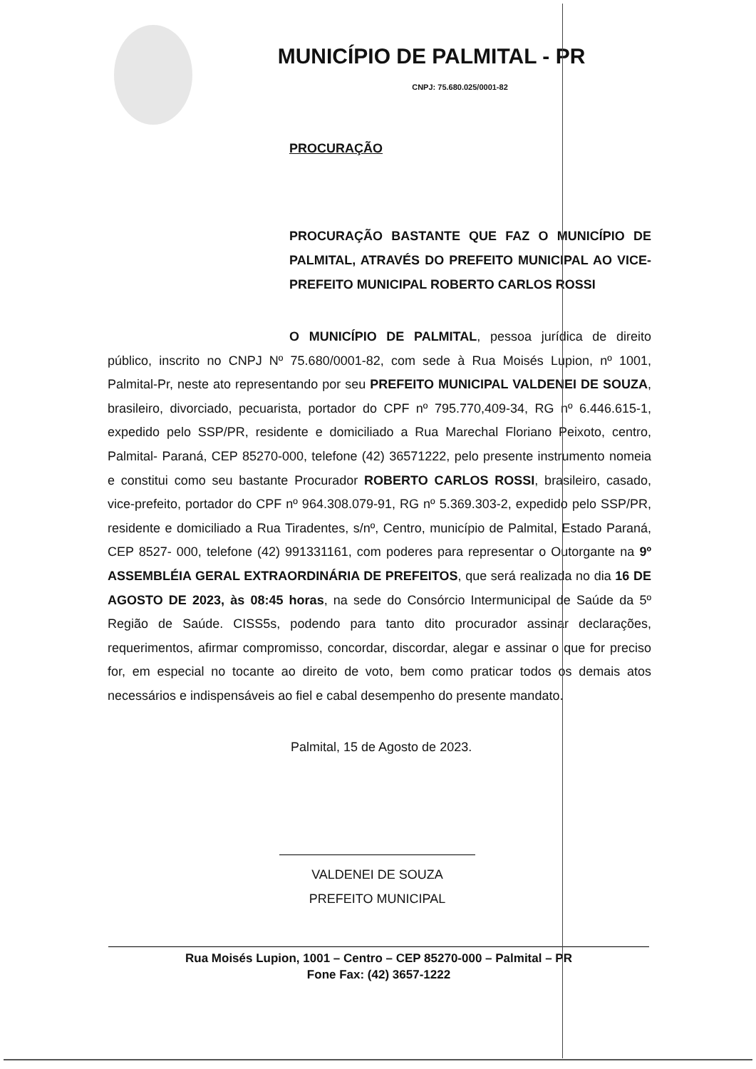MUNICÍPIO DE PALMITAL - PR
CNPJ: 75.680.025/0001-82
PROCURAÇÃO
PROCURAÇÃO BASTANTE QUE FAZ O MUNICÍPIO DE PALMITAL, ATRAVÉS DO PREFEITO MUNICIPAL AO VICE-PREFEITO MUNICIPAL ROBERTO CARLOS ROSSI
O MUNICÍPIO DE PALMITAL, pessoa jurídica de direito público, inscrito no CNPJ Nº 75.680/0001-82, com sede à Rua Moisés Lupion, nº 1001, Palmital-Pr, neste ato representando por seu PREFEITO MUNICIPAL VALDENEI DE SOUZA, brasileiro, divorciado, pecuarista, portador do CPF nº 795.770,409-34, RG nº 6.446.615-1, expedido pelo SSP/PR, residente e domiciliado a Rua Marechal Floriano Peixoto, centro, Palmital- Paraná, CEP 85270-000, telefone (42) 36571222, pelo presente instrumento nomeia e constitui como seu bastante Procurador ROBERTO CARLOS ROSSI, brasileiro, casado, vice-prefeito, portador do CPF nº 964.308.079-91, RG nº 5.369.303-2, expedido pelo SSP/PR, residente e domiciliado a Rua Tiradentes, s/nº, Centro, município de Palmital, Estado Paraná, CEP 8527- 000, telefone (42) 991331161, com poderes para representar o Outorgante na 9º ASSEMBLÉIA GERAL EXTRAORDINÁRIA DE PREFEITOS, que será realizada no dia 16 DE AGOSTO DE 2023, às 08:45 horas, na sede do Consórcio Intermunicipal de Saúde da 5º Região de Saúde. CISS5s, podendo para tanto dito procurador assinar declarações, requerimentos, afirmar compromisso, concordar, discordar, alegar e assinar o que for preciso for, em especial no tocante ao direito de voto, bem como praticar todos os demais atos necessários e indispensáveis ao fiel e cabal desempenho do presente mandato.
Palmital, 15 de Agosto de 2023.
VALDENEI DE SOUZA
PREFEITO MUNICIPAL
Rua Moisés Lupion, 1001 – Centro – CEP 85270-000 – Palmital – PR
Fone Fax: (42) 3657-1222